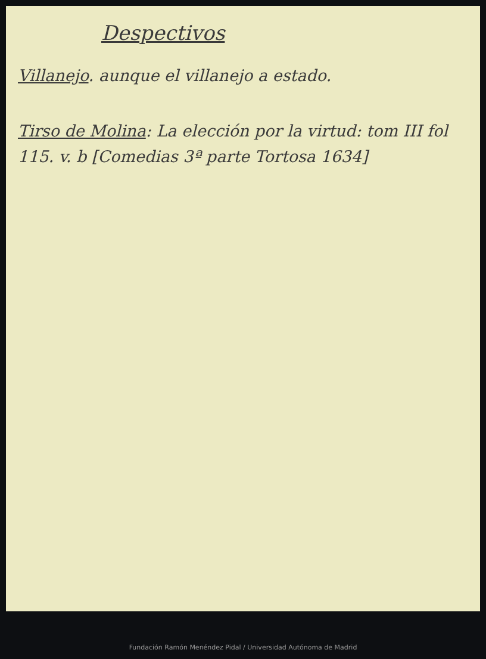Despectivos
Villanejo. aunque el villanejo a estado.
Tirso de Molina: La elección por la virtud: tom III fol 115. v. b [Comedias 3ª parte Tortosa 1634]
Fundación Ramón Menéndez Pidal / Universidad Autónoma de Madrid